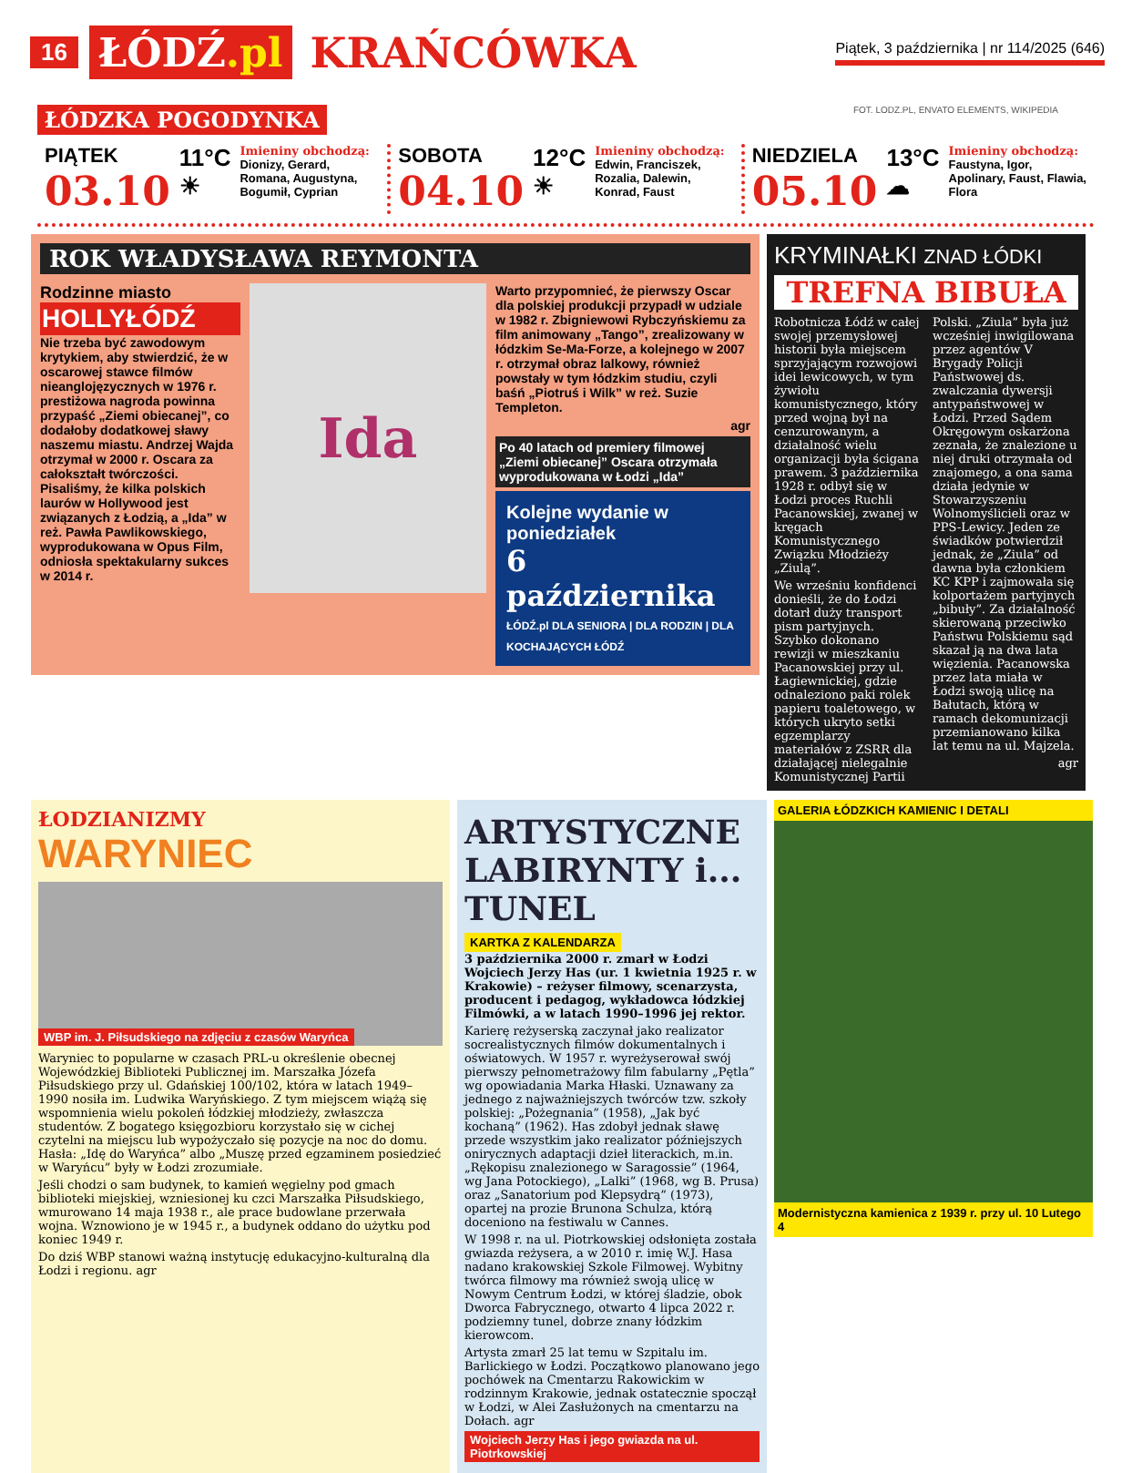16 ŁÓDŹ.pl KRAŃCÓWKA Piątek, 3 października | nr 114/2025 (646)
ŁÓDZKA POGODYNKA
FOT. LODZ.PL, ENVATO ELEMENTS, WIKIPEDIA
PIĄTEK
03.10
11°C ☀
Imieniny obchodzą:
Dionizy, Gerard, Romana, Augustyna, Bogumił, Cyprian
SOBOTA
04.10
12°C ☀
Imieniny obchodzą:
Edwin, Franciszek, Rozalia, Dalewin, Konrad, Faust
NIEDZIELA
05.10
13°C ☁
Imieniny obchodzą:
Faustyna, Igor, Apolinary, Faust, Flawia, Flora
ROK WŁADYSŁAWA REYMONTA
Rodzinne miasto
HOLLYŁÓDŹ
Nie trzeba być zawodowym krytykiem, aby stwierdzić, że w oscarowej stawce filmów nieanglojęzycznych w 1976 r. prestiżowa nagroda powinna przypaść „Ziemi obiecanej”, co dodałoby dodatkowej sławy naszemu miastu. Andrzej Wajda otrzymał w 2000 r. Oscara za całokształt twórczości. Pisaliśmy, że kilka polskich laurów w Hollywood jest związanych z Łodzią, a „Ida” w reż. Pawła Pawlikowskiego, wyprodukowana w Opus Film, odniosła spektakularny sukces w 2014 r.
Ida
Warto przypomnieć, że pierwszy Oscar dla polskiej produkcji przypadł w udziale w 1982 r. Zbigniewowi Rybczyńskiemu za film animowany „Tango”, zrealizowany w łódzkim Se-Ma-Forze, a kolejnego w 2007 r. otrzymał obraz lalkowy, również powstały w tym łódzkim studiu, czyli baśń „Piotruś i Wilk” w reż. Suzie Templeton.
agr
Po 40 latach od premiery filmowej „Ziemi obiecanej” Oscara otrzymała wyprodukowana w Łodzi „Ida”
Kolejne wydanie w poniedziałek
6 października
ŁÓDŹ.pl DLA SENIORA | DLA RODZIN | DLA KOCHAJĄCYCH ŁÓDŹ
KRYMINAŁKI ZNAD ŁÓDKI
TREFNA BIBUŁA
Robotnicza Łódź w całej swojej przemysłowej historii była miejscem sprzyjającym rozwojowi idei lewicowych, w tym żywiołu komunistycznego, który przed wojną był na cenzurowanym, a działalność wielu organizacji była ścigana prawem. 3 października 1928 r. odbył się w Łodzi proces Ruchli Pacanowskiej, zwanej w kręgach Komunistycznego Związku Młodzieży „Ziulą”.
We wrześniu konfidenci donieśli, że do Łodzi dotarł duży transport pism partyjnych. Szybko dokonano rewizji w mieszkaniu Pacanowskiej przy ul. Łagiewnickiej, gdzie odnaleziono paki rolek papieru toaletowego, w których ukryto setki egzemplarzy materiałów z ZSRR dla działającej nielegalnie Komunistycznej Partii Polski. „Ziula” była już wcześniej inwigilowana przez agentów V Brygady Policji Państwowej ds. zwalczania dywersji antypaństwowej w Łodzi. Przed Sądem Okręgowym oskarżona zeznała, że znalezione u niej druki otrzymała od znajomego, a ona sama działa jedynie w Stowarzyszeniu Wolnomyślicieli oraz w PPS-Lewicy. Jeden ze świadków potwierdził jednak, że „Ziula” od dawna była członkiem KC KPP i zajmowała się kolportażem partyjnych „bibuły”. Za działalność skierowaną przeciwko Państwu Polskiemu sąd skazał ją na dwa lata więzienia. Pacanowska przez lata miała w Łodzi swoją ulicę na Bałutach, którą w ramach dekomunizacji przemianowano kilka lat temu na ul. Majzela.
agr
ŁODZIANIZMY
WARYNIEC
WBP im. J. Piłsudskiego na zdjęciu z czasów Waryńca
Waryniec to popularne w czasach PRL-u określenie obecnej Wojewódzkiej Biblioteki Publicznej im. Marszałka Józefa Piłsudskiego przy ul. Gdańskiej 100/102, która w latach 1949–1990 nosiła im. Ludwika Waryńskiego. Z tym miejscem wiążą się wspomnienia wielu pokoleń łódzkiej młodzieży, zwłaszcza studentów. Z bogatego księgozbioru korzystało się w cichej czytelni na miejscu lub wypożyczało się pozycje na noc do domu. Hasła: „Idę do Waryńca” albo „Muszę przed egzaminem posiedzieć w Waryńcu” były w Łodzi zrozumiałe.
Jeśli chodzi o sam budynek, to kamień węgielny pod gmach biblioteki miejskiej, wzniesionej ku czci Marszałka Piłsudskiego, wmurowano 14 maja 1938 r., ale prace budowlane przerwała wojna. Wznowiono je w 1945 r., a budynek oddano do użytku pod koniec 1949 r.
Do dziś WBP stanowi ważną instytucję edukacyjno-kulturalną dla Łodzi i regionu. agr
ARTYSTYCZNE LABIRYNTY i... TUNEL
KARTKA Z KALENDARZA
3 października 2000 r. zmarł w Łodzi Wojciech Jerzy Has (ur. 1 kwietnia 1925 r. w Krakowie) – reżyser filmowy, scenarzysta, producent i pedagog, wykładowca łódzkiej Filmówki, a w latach 1990–1996 jej rektor.
Karierę reżyserską zaczynał jako realizator socrealistycznych filmów dokumentalnych i oświatowych. W 1957 r. wyreżyserował swój pierwszy pełnometrażowy film fabularny „Pętla” wg opowiadania Marka Hłaski. Uznawany za jednego z najważniejszych twórców tzw. szkoły polskiej: „Pożegnania” (1958), „Jak być kochaną” (1962). Has zdobył jednak sławę przede wszystkim jako realizator późniejszych onirycznych adaptacji dzieł literackich, m.in. „Rękopisu znalezionego w Saragossie” (1964, wg Jana Potockiego), „Lalki” (1968, wg B. Prusa) oraz „Sanatorium pod Klepsydrą” (1973), opartej na prozie Brunona Schulza, którą doceniono na festiwalu w Cannes.
W 1998 r. na ul. Piotrkowskiej odsłonięta została gwiazda reżysera, a w 2010 r. imię W.J. Hasa nadano krakowskiej Szkole Filmowej. Wybitny twórca filmowy ma również swoją ulicę w Nowym Centrum Łodzi, w której śladzie, obok Dworca Fabrycznego, otwarto 4 lipca 2022 r. podziemny tunel, dobrze znany łódzkim kierowcom.
Artysta zmarł 25 lat temu w Szpitalu im. Barlickiego w Łodzi. Początkowo planowano jego pochówek na Cmentarzu Rakowickim w rodzinnym Krakowie, jednak ostatecznie spoczął w Łodzi, w Alei Zasłużonych na cmentarzu na Dołach. agr
Wojciech Jerzy Has i jego gwiazda na ul. Piotrkowskiej
GALERIA ŁÓDZKICH KAMIENIC I DETALI
Modernistyczna kamienica z 1939 r. przy ul. 10 Lutego 4